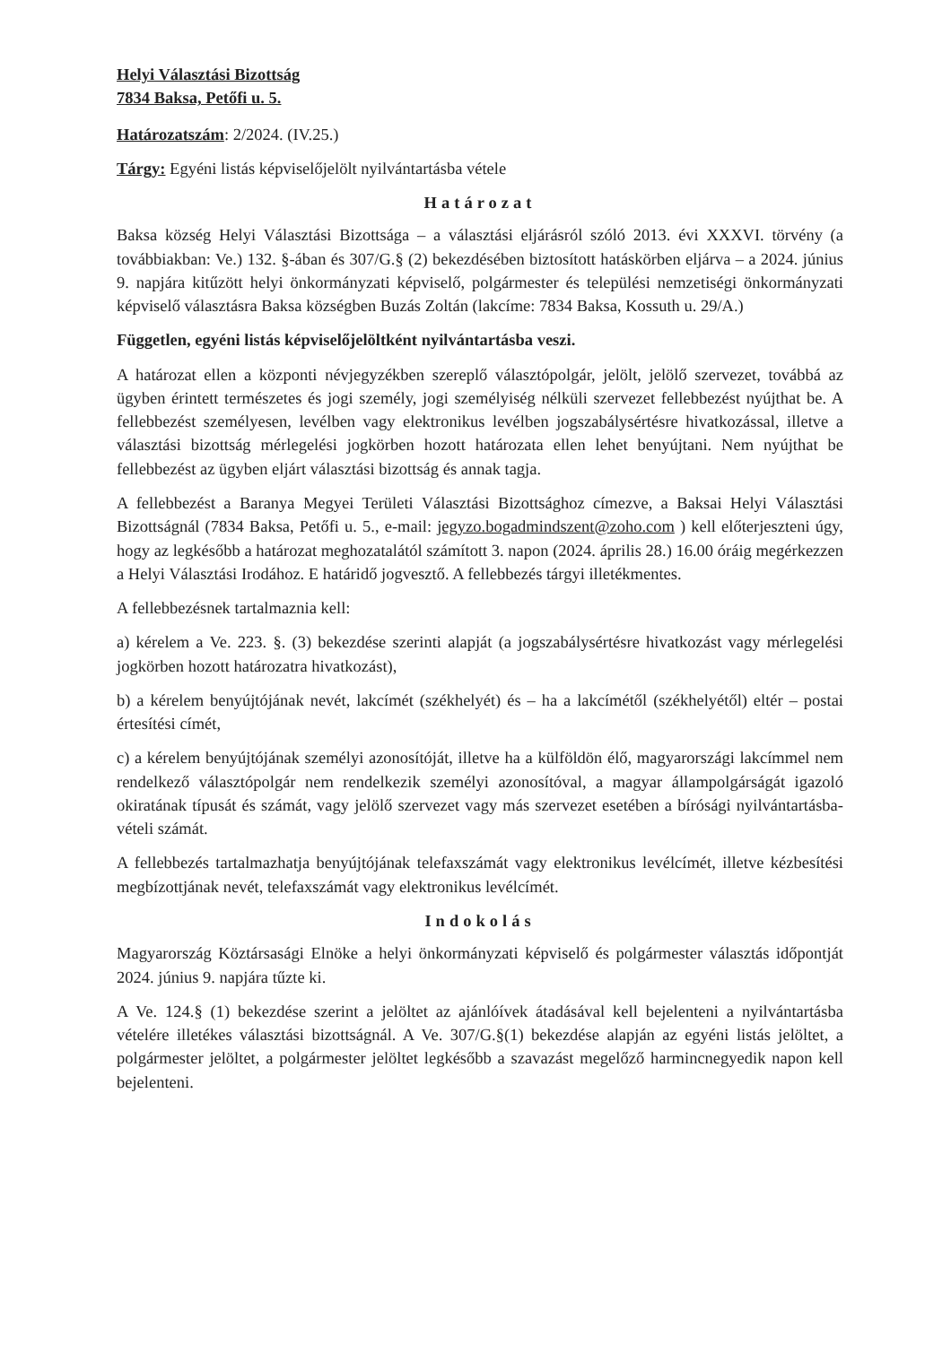Helyi Választási Bizottság
7834 Baksa, Petőfi u. 5.
Határozatszám: 2/2024. (IV.25.)
Tárgy: Egyéni listás képviselőjelölt nyilvántartásba vétele
Határozat
Baksa község Helyi Választási Bizottsága – a választási eljárásról szóló 2013. évi XXXVI. törvény (a továbbiakban: Ve.) 132. §-ában és 307/G.§ (2) bekezdésében biztosított hatáskörben eljárva – a 2024. június 9. napjára kitűzött helyi önkormányzati képviselő, polgármester és települési nemzetiségi önkormányzati képviselő választásra Baksa községben Buzás Zoltán (lakcíme: 7834 Baksa, Kossuth u. 29/A.)
Független, egyéni listás képviselőjelöltként nyilvántartásba veszi.
A határozat ellen a központi névjegyzékben szereplő választópolgár, jelölt, jelölő szervezet, továbbá az ügyben érintett természetes és jogi személy, jogi személyiség nélküli szervezet fellebbezést nyújthat be. A fellebbezést személyesen, levélben vagy elektronikus levélben jogszabálysértésre hivatkozással, illetve a választási bizottság mérlegelési jogkörben hozott határozata ellen lehet benyújtani. Nem nyújthat be fellebbezést az ügyben eljárt választási bizottság és annak tagja.
A fellebbezést a Baranya Megyei Területi Választási Bizottsághoz címezve, a Baksai Helyi Választási Bizottságnál (7834 Baksa, Petőfi u. 5., e-mail: jegyzo.bogadmindszent@zoho.com ) kell előterjeszteni úgy, hogy az legkésőbb a határozat meghozatalától számított 3. napon (2024. április 28.) 16.00 óráig megérkezzen a Helyi Választási Irodához. E határidő jogvesztő. A fellebbezés tárgyi illetékmentes.
A fellebbezésnek tartalmaznia kell:
a) kérelem a Ve. 223. §. (3) bekezdése szerinti alapját (a jogszabálysértésre hivatkozást vagy mérlegelési jogkörben hozott határozatra hivatkozást),
b) a kérelem benyújtójának nevét, lakcímét (székhelyét) és – ha a lakcímétől (székhelyétől) eltér – postai értesítési címét,
c) a kérelem benyújtójának személyi azonosítóját, illetve ha a külföldön élő, magyarországi lakcímmel nem rendelkező választópolgár nem rendelkezik személyi azonosítóval, a magyar állampolgárságát igazoló okiratának típusát és számát, vagy jelölő szervezet vagy más szervezet esetében a bírósági nyilvántartásba-vételi számát.
A fellebbezés tartalmazhatja benyújtójának telefaxszámát vagy elektronikus levélcímét, illetve kézbesítési megbízottjának nevét, telefaxszámát vagy elektronikus levélcímét.
Indokolás
Magyarország Köztársasági Elnöke a helyi önkormányzati képviselő és polgármester választás időpontját 2024. június 9. napjára tűzte ki.
A Ve. 124.§ (1) bekezdése szerint a jelöltet az ajánlóívek átadásával kell bejelenteni a nyilvántartásba vételére illetékes választási bizottságnál. A Ve. 307/G.§(1) bekezdése alapján az egyéni listás jelöltet, a polgármester jelöltet, a polgármester jelöltet legkésőbb a szavazást megelőző harmincnegyedik napon kell bejelenteni.